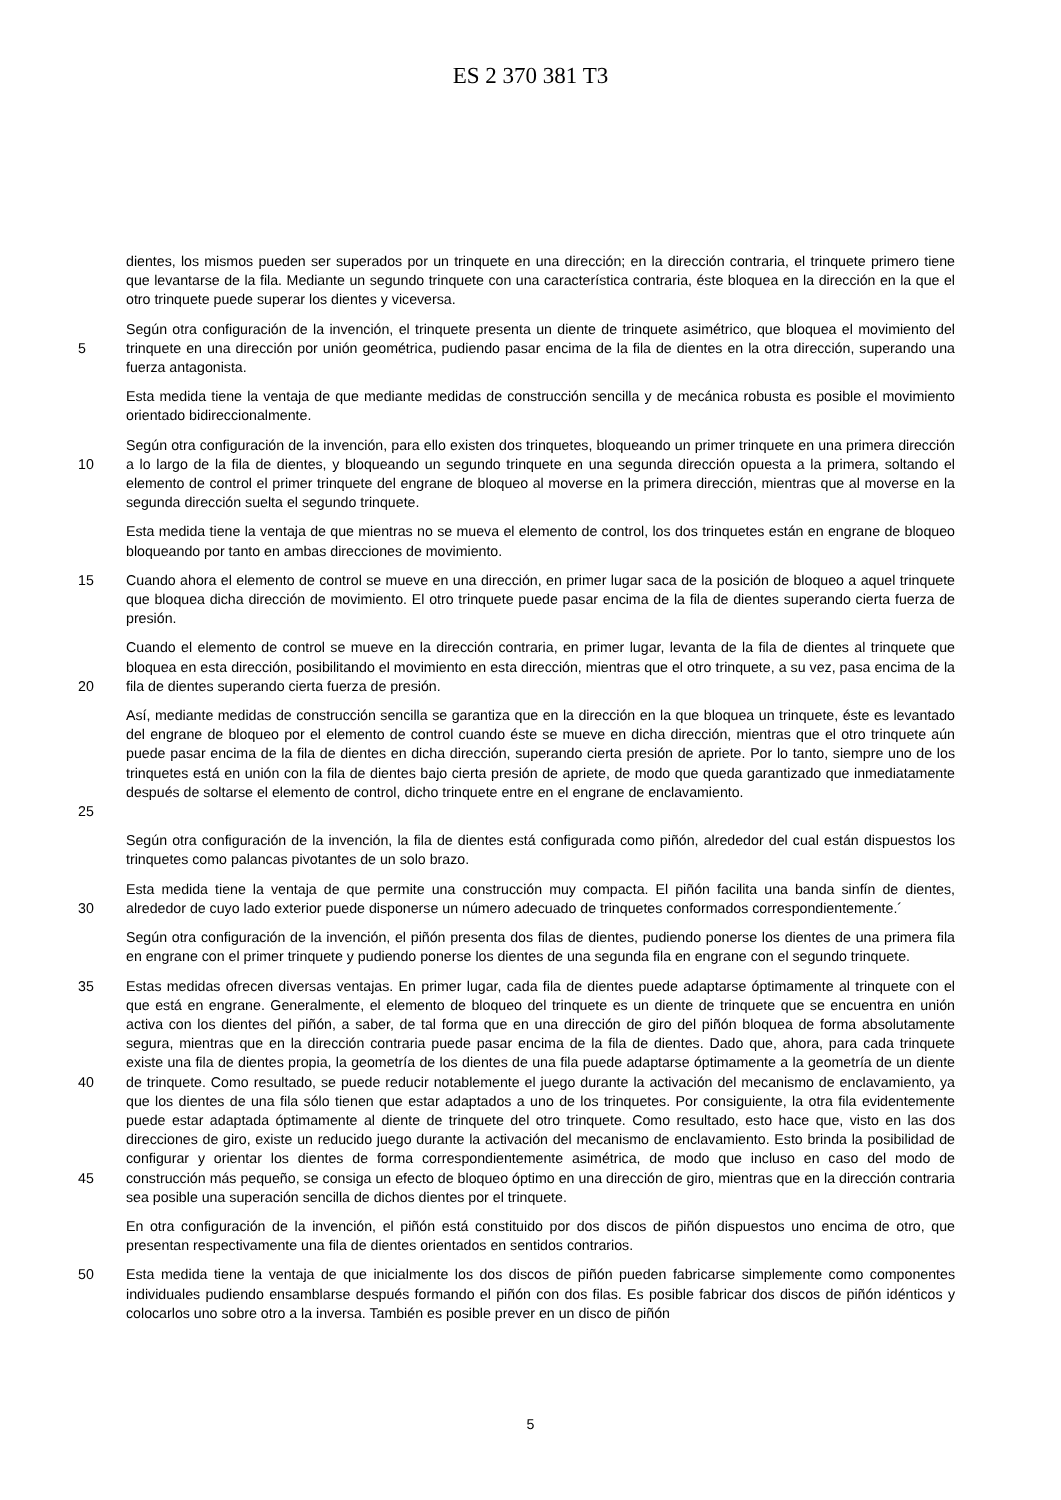ES 2 370 381 T3
dientes, los mismos pueden ser superados por un trinquete en una dirección; en la dirección contraria, el trinquete primero tiene que levantarse de la fila. Mediante un segundo trinquete con una característica contraria, éste bloquea en la dirección en la que el otro trinquete puede superar los dientes y viceversa.
5 Según otra configuración de la invención, el trinquete presenta un diente de trinquete asimétrico, que bloquea el movimiento del trinquete en una dirección por unión geométrica, pudiendo pasar encima de la fila de dientes en la otra dirección, superando una fuerza antagonista.
Esta medida tiene la ventaja de que mediante medidas de construcción sencilla y de mecánica robusta es posible el movimiento orientado bidireccionalmente.
10 Según otra configuración de la invención, para ello existen dos trinquetes, bloqueando un primer trinquete en una primera dirección a lo largo de la fila de dientes, y bloqueando un segundo trinquete en una segunda dirección opuesta a la primera, soltando el elemento de control el primer trinquete del engrane de bloqueo al moverse en la primera dirección, mientras que al moverse en la segunda dirección suelta el segundo trinquete.
Esta medida tiene la ventaja de que mientras no se mueva el elemento de control, los dos trinquetes están en engrane de bloqueo bloqueando por tanto en ambas direcciones de movimiento.
15 Cuando ahora el elemento de control se mueve en una dirección, en primer lugar saca de la posición de bloqueo a aquel trinquete que bloquea dicha dirección de movimiento. El otro trinquete puede pasar encima de la fila de dientes superando cierta fuerza de presión.
20 Cuando el elemento de control se mueve en la dirección contraria, en primer lugar, levanta de la fila de dientes al trinquete que bloquea en esta dirección, posibilitando el movimiento en esta dirección, mientras que el otro trinquete, a su vez, pasa encima de la fila de dientes superando cierta fuerza de presión.
25 Así, mediante medidas de construcción sencilla se garantiza que en la dirección en la que bloquea un trinquete, éste es levantado del engrane de bloqueo por el elemento de control cuando éste se mueve en dicha dirección, mientras que el otro trinquete aún puede pasar encima de la fila de dientes en dicha dirección, superando cierta presión de apriete. Por lo tanto, siempre uno de los trinquetes está en unión con la fila de dientes bajo cierta presión de apriete, de modo que queda garantizado que inmediatamente después de soltarse el elemento de control, dicho trinquete entre en el engrane de enclavamiento.
Según otra configuración de la invención, la fila de dientes está configurada como piñón, alrededor del cual están dispuestos los trinquetes como palancas pivotantes de un solo brazo.
30 Esta medida tiene la ventaja de que permite una construcción muy compacta. El piñón facilita una banda sinfín de dientes, alrededor de cuyo lado exterior puede disponerse un número adecuado de trinquetes conformados correspondientemente.´
Según otra configuración de la invención, el piñón presenta dos filas de dientes, pudiendo ponerse los dientes de una primera fila en engrane con el primer trinquete y pudiendo ponerse los dientes de una segunda fila en engrane con el segundo trinquete.
35
40
45 Estas medidas ofrecen diversas ventajas. En primer lugar, cada fila de dientes puede adaptarse óptimamente al trinquete con el que está en engrane. Generalmente, el elemento de bloqueo del trinquete es un diente de trinquete que se encuentra en unión activa con los dientes del piñón, a saber, de tal forma que en una dirección de giro del piñón bloquea de forma absolutamente segura, mientras que en la dirección contraria puede pasar encima de la fila de dientes. Dado que, ahora, para cada trinquete existe una fila de dientes propia, la geometría de los dientes de una fila puede adaptarse óptimamente a la geometría de un diente de trinquete. Como resultado, se puede reducir notablemente el juego durante la activación del mecanismo de enclavamiento, ya que los dientes de una fila sólo tienen que estar adaptados a uno de los trinquetes. Por consiguiente, la otra fila evidentemente puede estar adaptada óptimamente al diente de trinquete del otro trinquete. Como resultado, esto hace que, visto en las dos direcciones de giro, existe un reducido juego durante la activación del mecanismo de enclavamiento. Esto brinda la posibilidad de configurar y orientar los dientes de forma correspondientemente asimétrica, de modo que incluso en caso del modo de construcción más pequeño, se consiga un efecto de bloqueo óptimo en una dirección de giro, mientras que en la dirección contraria sea posible una superación sencilla de dichos dientes por el trinquete.
En otra configuración de la invención, el piñón está constituido por dos discos de piñón dispuestos uno encima de otro, que presentan respectivamente una fila de dientes orientados en sentidos contrarios.
50 Esta medida tiene la ventaja de que inicialmente los dos discos de piñón pueden fabricarse simplemente como componentes individuales pudiendo ensamblarse después formando el piñón con dos filas. Es posible fabricar dos discos de piñón idénticos y colocarlos uno sobre otro a la inversa. También es posible prever en un disco de piñón
5